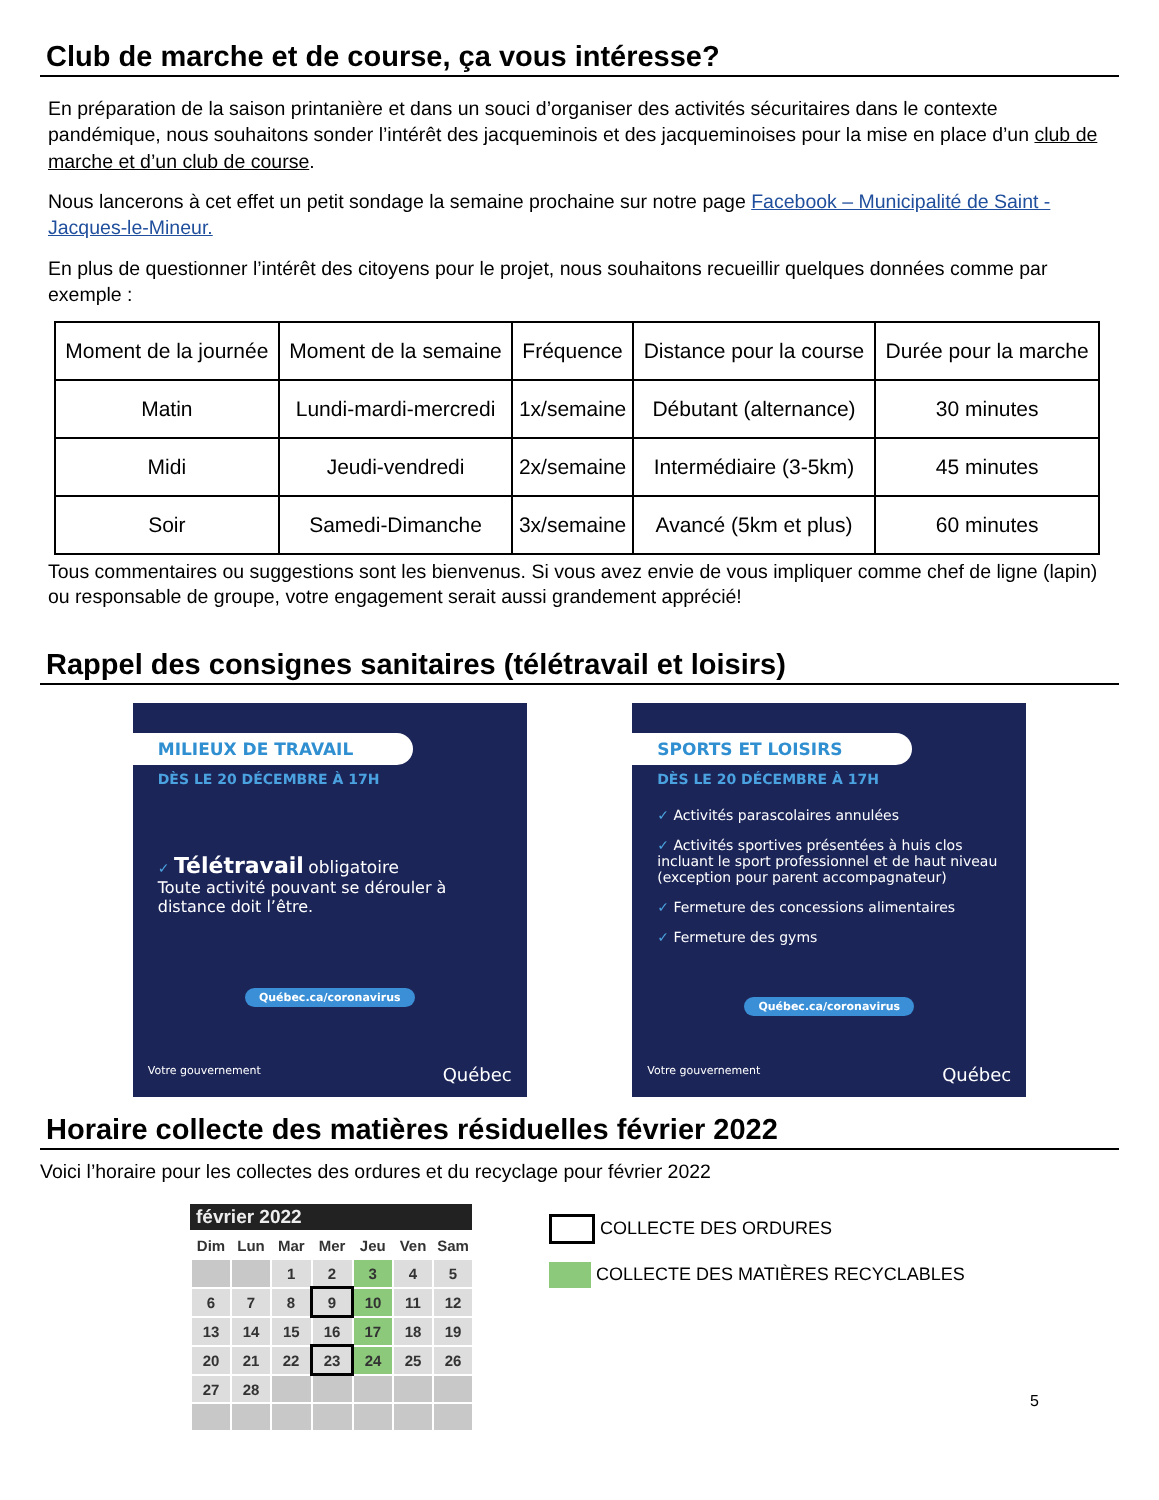Club de marche et de course, ça vous intéresse?
En préparation de la saison printanière et dans un souci d’organiser des activités sécuritaires dans le contexte pandémique, nous souhaitons sonder l’intérêt des jacqueminois et des jacqueminoises pour la mise en place d’un club de marche et d’un club de course.
Nous lancerons à cet effet un petit sondage la semaine prochaine sur notre page Facebook – Municipalité de Saint -Jacques-le-Mineur.
En plus de questionner l’intérêt des citoyens pour le projet, nous souhaitons recueillir quelques données comme par exemple :
| Moment de la journée | Moment de la semaine | Fréquence | Distance pour la course | Durée pour la marche |
| Matin | Lundi-mardi-mercredi | 1x/semaine | Débutant (alternance) | 30 minutes |
| Midi | Jeudi-vendredi | 2x/semaine | Intermédiaire (3-5km) | 45 minutes |
| Soir | Samedi-Dimanche | 3x/semaine | Avancé (5km et plus) | 60 minutes |
Tous commentaires ou suggestions sont les bienvenus. Si vous avez envie de vous impliquer comme chef de ligne (lapin) ou responsable de groupe, votre engagement serait aussi grandement apprécié!
Rappel des consignes sanitaires (télétravail et loisirs)
MILIEUX DE TRAVAIL
DÈS LE 20 DÉCEMBRE À 17H
✓ Télétravail obligatoire
Toute activité pouvant se dérouler à distance doit l’être.
Québec.ca/coronavirus
Votre gouvernement Québec
SPORTS ET LOISIRS
DÈS LE 20 DÉCEMBRE À 17H
✓ Activités parascolaires annulées
✓ Activités sportives présentées à huis clos incluant le sport professionnel et de haut niveau (exception pour parent accompagnateur)
✓ Fermeture des concessions alimentaires
✓ Fermeture des gyms
Québec.ca/coronavirus
Votre gouvernement Québec
Horaire collecte des matières résiduelles février 2022
Voici l’horaire pour les collectes des ordures et du recyclage pour février 2022
février 2022
| Dim | Lun | Mar | Mer | Jeu | Ven | Sam |
| | | 1 | 2 | 3 | 4 | 5 |
| 6 | 7 | 8 | 9 | 10 | 11 | 12 |
| 13 | 14 | 15 | 16 | 17 | 18 | 19 |
| 20 | 21 | 22 | 23 | 24 | 25 | 26 |
| 27 | 28 | | | | | |
COLLECTE DES ORDURES
COLLECTE DES MATIÈRES RECYCLABLES
5